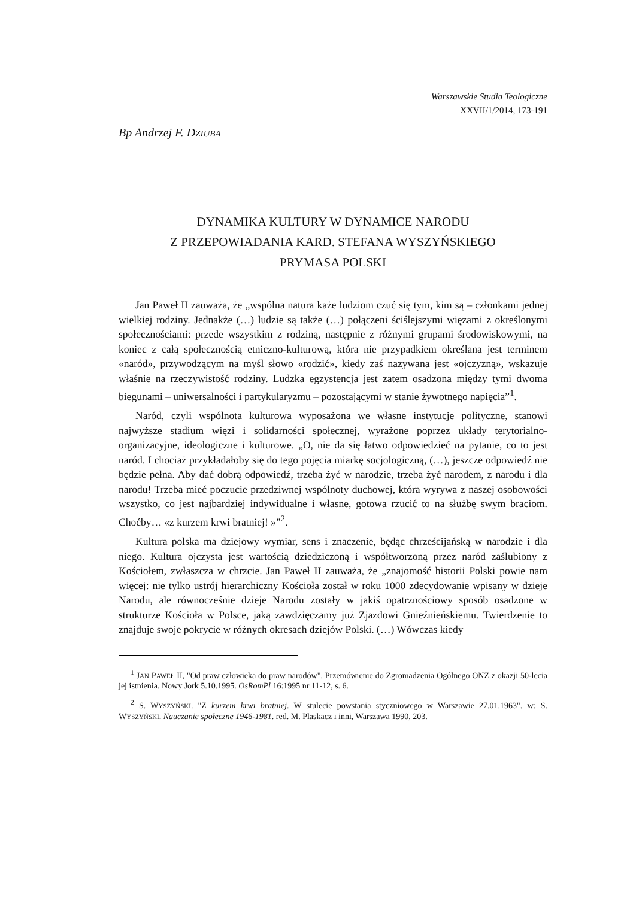Warszawskie Studia Teologiczne
XXVII/1/2014, 173-191
Bp Andrzej F. DZIUBA
DYNAMIKA KULTURY W DYNAMICE NARODU
Z PRZEPOWIADANIA KARD. STEFANA WYSZYŃSKIEGO
PRYMASA POLSKI
Jan Paweł II zauważa, że „wspólna natura każe ludziom czuć się tym, kim są – członkami jednej wielkiej rodziny. Jednakże (…) ludzie są także (…) połączeni ściślejszymi więzami z określonymi społecznościami: przede wszystkim z rodziną, następnie z różnymi grupami środowiskowymi, na koniec z całą społecznością etniczno-kulturową, która nie przypadkiem określana jest terminem «naród», przywodzącym na myśl słowo «rodzić», kiedy zaś nazywana jest «ojczyzną», wskazuje właśnie na rzeczywistość rodziny. Ludzka egzystencja jest zatem osadzona między tymi dwoma biegunami – uniwersalności i partykularyzmu – pozostającymi w stanie żywotnego napięcia”<sup>1</sup>.
Naród, czyli wspólnota kulturowa wyposażona we własne instytucje polityczne, stanowi najwyższe stadium więzi i solidarności społecznej, wyrażone poprzez układy terytorialno-organizacyjne, ideologiczne i kulturowe. „O, nie da się łatwo odpowiedzieć na pytanie, co to jest naród. I chociaż przykładałoby się do tego pojęcia miarkę socjologiczną, (…), jeszcze odpowiedź nie będzie pełna. Aby dać dobrą odpowiedź, trzeba żyć w narodzie, trzeba żyć narodem, z narodu i dla narodu! Trzeba mieć poczucie przedziwnej wspólnoty duchowej, która wyrywa z naszej osobowości wszystko, co jest najbardziej indywidualne i własne, gotowa rzucić to na służbę swym braciom. Choćby… «z kurzem krwi bratniej! »”<sup>2</sup>.
Kultura polska ma dziejowy wymiar, sens i znaczenie, będąc chrześcijańską w narodzie i dla niego. Kultura ojczysta jest wartością dziedziczoną i współtworzoną przez naród zaślubiony z Kościołem, zwłaszcza w chrzcie. Jan Paweł II zauważa, że „znajomość historii Polski powie nam więcej: nie tylko ustrój hierarchiczny Kościoła został w roku 1000 zdecydowanie wpisany w dzieje Narodu, ale równocześnie dzieje Narodu zostały w jakiś opatrznościowy sposób osadzone w strukturze Kościoła w Polsce, jaką zawdzięczamy już Zjazdowi Gnieźnieńskiemu. Twierdzenie to znajduje swoje pokrycie w różnych okresach dziejów Polski. (…) Wówczas kiedy
<sup>1</sup> JAN PAWEŁ II, "Od praw człowieka do praw narodów". Przemówienie do Zgromadzenia Ogólnego ONZ z okazji 50-lecia jej istnienia. Nowy Jork 5.10.1995. OsRomPl 16:1995 nr 11-12, s. 6.
<sup>2</sup> S. WYSZYŃSKI. "Z kurzem krwi bratniej. W stulecie powstania styczniowego w Warszawie 27.01.1963". w: S. WYSZYŃSKI. Nauczanie społeczne 1946-1981. red. M. Plaskacz i inni, Warszawa 1990, 203.